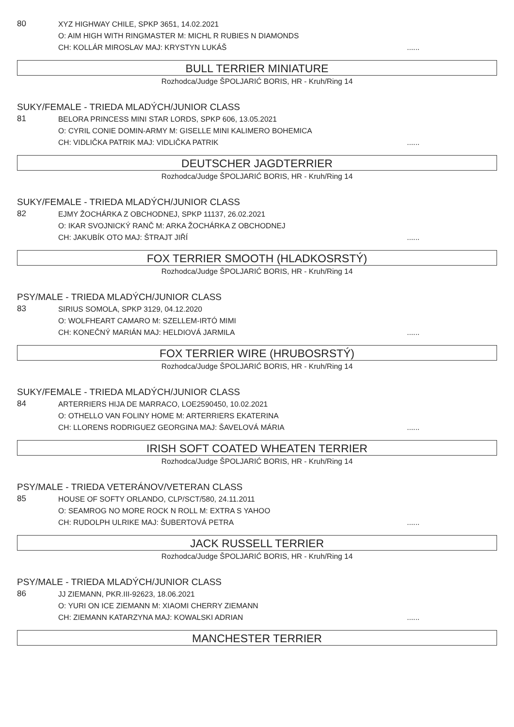80
XYZ HIGHWAY CHILE, SPKP 3651, 14.02.2021
O: AIM HIGH WITH RINGMASTER M: MICHL R RUBIES N DIAMONDS
CH: KOLLÁR MIROSLAV MAJ: KRYSTYN LUKÁŠ......
BULL TERRIER MINIATURE
Rozhodca/Judge ŠPOLJARIĆ BORIS, HR - Kruh/Ring 14
SUKY/FEMALE - TRIEDA MLADÝCH/JUNIOR CLASS
81
BELORA PRINCESS MINI STAR LORDS, SPKP 606, 13.05.2021
O: CYRIL CONIE DOMIN-ARMY M: GISELLE MINI KALIMERO BOHEMICA
CH: VIDLIČKA PATRIK MAJ: VIDLIČKA PATRIK......
DEUTSCHER JAGDTERRIER
Rozhodca/Judge ŠPOLJARIĆ BORIS, HR - Kruh/Ring 14
SUKY/FEMALE - TRIEDA MLADÝCH/JUNIOR CLASS
82
EJMY ŽOCHÁRKA Z OBCHODNEJ, SPKP 11137, 26.02.2021
O: IKAR SVOJNICKÝ RANČ M: ARKA ŽOCHÁRKA Z OBCHODNEJ
CH: JAKUBÍK OTO MAJ: ŠTRAJT JIŘÍ......
FOX TERRIER SMOOTH (HLADKOSRSTÝ)
Rozhodca/Judge ŠPOLJARIĆ BORIS, HR - Kruh/Ring 14
PSY/MALE - TRIEDA MLADÝCH/JUNIOR CLASS
83
SIRIUS SOMOLA, SPKP 3129, 04.12.2020
O: WOLFHEART CAMARO M: SZELLEM-IRTÓ MIMI
CH: KONEČNÝ MARIÁN MAJ: HELDIOVÁ JARMILA......
FOX TERRIER WIRE (HRUBOSRSTÝ)
Rozhodca/Judge ŠPOLJARIĆ BORIS, HR - Kruh/Ring 14
SUKY/FEMALE - TRIEDA MLADÝCH/JUNIOR CLASS
84
ARTERRIERS HIJA DE MARRACO, LOE2590450, 10.02.2021
O: OTHELLO VAN FOLINY HOME M: ARTERRIERS EKATERINA
CH: LLORENS RODRIGUEZ GEORGINA MAJ: ŠAVELOVÁ MÁRIA......
IRISH SOFT COATED WHEATEN TERRIER
Rozhodca/Judge ŠPOLJARIĆ BORIS, HR - Kruh/Ring 14
PSY/MALE - TRIEDA VETERÁNOV/VETERAN CLASS
85
HOUSE OF SOFTY ORLANDO, CLP/SCT/580, 24.11.2011
O: SEAMROG NO MORE ROCK N ROLL M: EXTRA S YAHOO
CH: RUDOLPH ULRIKE MAJ: ŠUBERTOVÁ PETRA......
JACK RUSSELL TERRIER
Rozhodca/Judge ŠPOLJARIĆ BORIS, HR - Kruh/Ring 14
PSY/MALE - TRIEDA MLADÝCH/JUNIOR CLASS
86
JJ ZIEMANN, PKR.III-92623, 18.06.2021
O: YURI ON ICE ZIEMANN M: XIAOMI CHERRY ZIEMANN
CH: ZIEMANN KATARZYNA MAJ: KOWALSKI ADRIAN......
MANCHESTER TERRIER